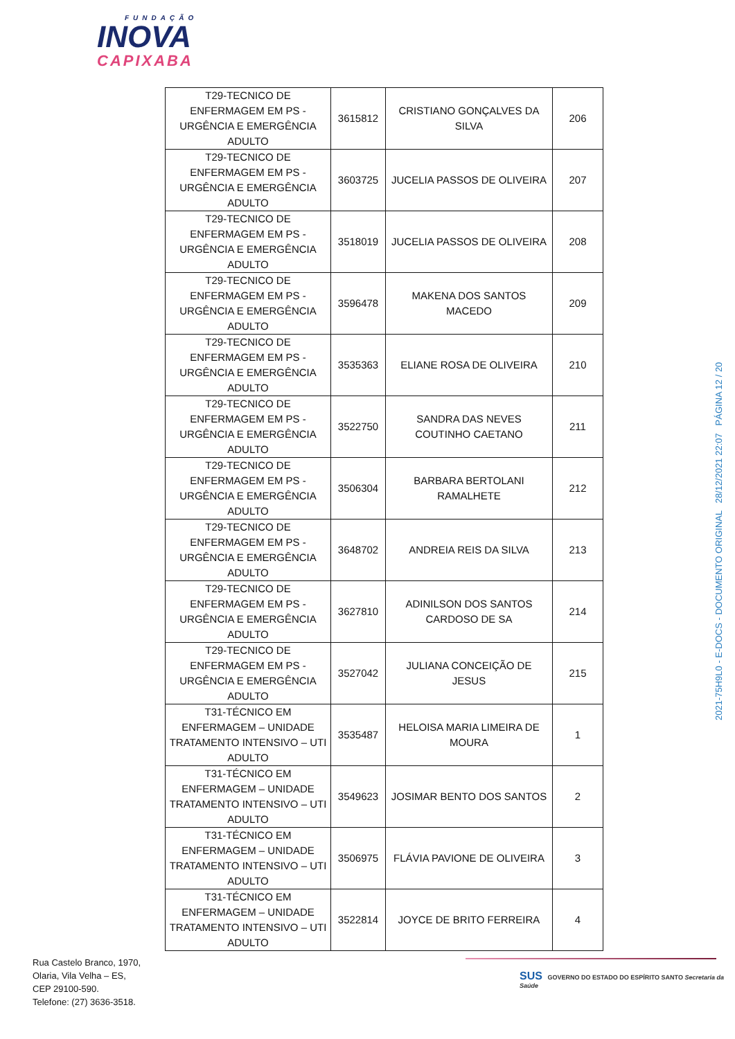FUNDAÇÃO
INOVA
CAPIXABA
| T29-TECNICO DE ENFERMAGEM EM PS - URGÊNCIA E EMERGÊNCIA ADULTO | 3615812 | CRISTIANO GONÇALVES DA SILVA | 206 |
| T29-TECNICO DE ENFERMAGEM EM PS - URGÊNCIA E EMERGÊNCIA ADULTO | 3603725 | JUCELIA PASSOS DE OLIVEIRA | 207 |
| T29-TECNICO DE ENFERMAGEM EM PS - URGÊNCIA E EMERGÊNCIA ADULTO | 3518019 | JUCELIA PASSOS DE OLIVEIRA | 208 |
| T29-TECNICO DE ENFERMAGEM EM PS - URGÊNCIA E EMERGÊNCIA ADULTO | 3596478 | MAKENA DOS SANTOS MACEDO | 209 |
| T29-TECNICO DE ENFERMAGEM EM PS - URGÊNCIA E EMERGÊNCIA ADULTO | 3535363 | ELIANE ROSA DE OLIVEIRA | 210 |
| T29-TECNICO DE ENFERMAGEM EM PS - URGÊNCIA E EMERGÊNCIA ADULTO | 3522750 | SANDRA DAS NEVES COUTINHO CAETANO | 211 |
| T29-TECNICO DE ENFERMAGEM EM PS - URGÊNCIA E EMERGÊNCIA ADULTO | 3506304 | BARBARA BERTOLANI RAMALHETE | 212 |
| T29-TECNICO DE ENFERMAGEM EM PS - URGÊNCIA E EMERGÊNCIA ADULTO | 3648702 | ANDREIA REIS DA SILVA | 213 |
| T29-TECNICO DE ENFERMAGEM EM PS - URGÊNCIA E EMERGÊNCIA ADULTO | 3627810 | ADINILSON DOS SANTOS CARDOSO DE SA | 214 |
| T29-TECNICO DE ENFERMAGEM EM PS - URGÊNCIA E EMERGÊNCIA ADULTO | 3527042 | JULIANA CONCEIÇÃO DE JESUS | 215 |
| T31-TÉCNICO EM ENFERMAGEM – UNIDADE TRATAMENTO INTENSIVO – UTI ADULTO | 3535487 | HELOISA MARIA LIMEIRA DE MOURA | 1 |
| T31-TÉCNICO EM ENFERMAGEM – UNIDADE TRATAMENTO INTENSIVO – UTI ADULTO | 3549623 | JOSIMAR BENTO DOS SANTOS | 2 |
| T31-TÉCNICO EM ENFERMAGEM – UNIDADE TRATAMENTO INTENSIVO – UTI ADULTO | 3506975 | FLÁVIA PAVIONE DE OLIVEIRA | 3 |
| T31-TÉCNICO EM ENFERMAGEM – UNIDADE TRATAMENTO INTENSIVO – UTI ADULTO | 3522814 | JOYCE DE BRITO FERREIRA | 4 |
2021-75H9L0 - E-DOCS - DOCUMENTO ORIGINAL 28/12/2021 22:07 PÁGINA 12 / 20
Rua Castelo Branco, 1970,
Olaria, Vila Velha – ES,
CEP 29100-590.
Telefone: (27) 3636-3518.
SUS GOVERNO DO ESTADO DO ESPÍRITO SANTO Secretaria da Saúde